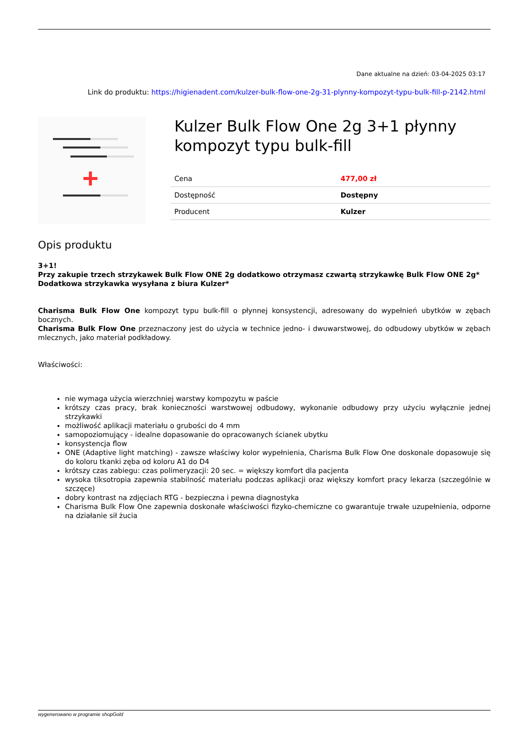Dane aktualne na dzień: 03-04-2025 03:17
Link do produktu: https://higienadent.com/kulzer-bulk-flow-one-2g-31-plynny-kompozyt-typu-bulk-fill-p-2142.html
Kulzer Bulk Flow One 2g 3+1 płynny kompozyt typu bulk-fill
| Cena | 477,00 zł |
| Dostępność | Dostępny |
| Producent | Kulzer |
Opis produktu
3+1!
Przy zakupie trzech strzykawek Bulk Flow ONE 2g dodatkowo otrzymasz czwartą strzykawkę Bulk Flow ONE 2g*
Dodatkowa strzykawka wysyłana z biura Kulzer*
Charisma Bulk Flow One kompozyt typu bulk-fill o płynnej konsystencji, adresowany do wypełnień ubytków w zębach bocznych.
Charisma Bulk Flow One przeznaczony jest do użycia w technice jedno- i dwuwarstwowej, do odbudowy ubytków w zębach mlecznych, jako materiał podkładowy.
Właściwości:
nie wymaga użycia wierzchniej warstwy kompozytu w paście
krótszy czas pracy, brak konieczności warstwowej odbudowy, wykonanie odbudowy przy użyciu wyłącznie jednej strzykawki
możliwość aplikacji materiału o grubości do 4 mm
samopoziomujący - idealne dopasowanie do opracowanych ścianek ubytku
konsystencja flow
ONE (Adaptive light matching) - zawsze właściwy kolor wypełnienia, Charisma Bulk Flow One doskonale dopasowuje się do koloru tkanki zęba od koloru A1 do D4
krótszy czas zabiegu: czas polimeryzacji: 20 sec. = większy komfort dla pacjenta
wysoka tiksotropia zapewnia stabilność materiału podczas aplikacji oraz większy komfort pracy lekarza (szczególnie w szczęce)
dobry kontrast na zdjęciach RTG - bezpieczna i pewna diagnostyka
Charisma Bulk Flow One zapewnia doskonałe właściwości fizyko-chemiczne co gwarantuje trwałe uzupełnienia, odporne na działanie sił żucia
wygenerowano w programie shopGold